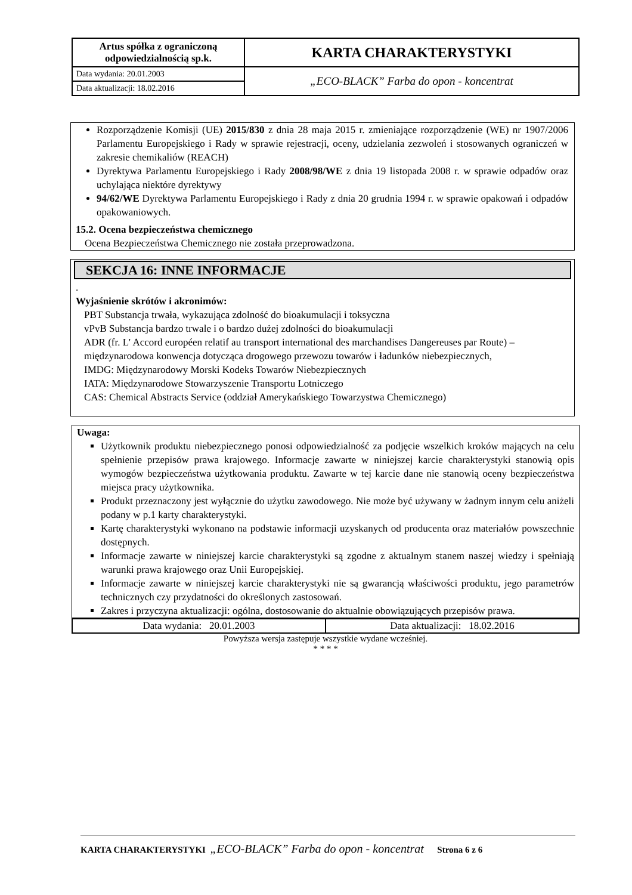| Artus spółka z ograniczoną odpowiedzialnością sp.k. | KARTA CHARAKTERYSTYKI |
| Data wydania: 20.01.2003 | „ECO-BLACK” Farba do opon - koncentrat |
| Data aktualizacji: 18.02.2016 | |
Rozporządzenie Komisji (UE) 2015/830 z dnia 28 maja 2015 r. zmieniające rozporządzenie (WE) nr 1907/2006 Parlamentu Europejskiego i Rady w sprawie rejestracji, oceny, udzielania zezwoleń i stosowanych ograniczeń w zakresie chemikaliów (REACH)
Dyrektywa Parlamentu Europejskiego i Rady 2008/98/WE z dnia 19 listopada 2008 r. w sprawie odpadów oraz uchylająca niektóre dyrektywy
94/62/WE Dyrektywa Parlamentu Europejskiego i Rady z dnia 20 grudnia 1994 r. w sprawie opakowań i odpadów opakowaniowych.
15.2. Ocena bezpieczeństwa chemicznego
Ocena Bezpieczeństwa Chemicznego nie została przeprowadzona.
SEKCJA 16: INNE INFORMACJE
.
Wyjaśnienie skrótów i akronimów:
PBT Substancja trwała, wykazująca zdolność do bioakumulacji i toksyczna
vPvB Substancja bardzo trwale i o bardzo dużej zdolności do bioakumulacji
ADR (fr. L' Accord européen relatif au transport international des marchandises Dangereuses par Route) – międzynarodowa konwencja dotycząca drogowego przewozu towarów i ładunków niebezpiecznych,
IMDG: Międzynarodowy Morski Kodeks Towarów Niebezpiecznych
IATA: Międzynarodowe Stowarzyszenie Transportu Lotniczego
CAS: Chemical Abstracts Service (oddział Amerykańskiego Towarzystwa Chemicznego)
Uwaga:
Użytkownik produktu niebezpiecznego ponosi odpowiedzialność za podjęcie wszelkich kroków mających na celu spełnienie przepisów prawa krajowego. Informacje zawarte w niniejszej karcie charakterystyki stanowią opis wymogów bezpieczeństwa użytkowania produktu. Zawarte w tej karcie dane nie stanowią oceny bezpieczeństwa miejsca pracy użytkownika.
Produkt przeznaczony jest wyłącznie do użytku zawodowego. Nie może być używany w żadnym innym celu aniżeli podany w p.1 karty charakterystyki.
Kartę charakterystyki wykonano na podstawie informacji uzyskanych od producenta oraz materiałów powszechnie dostępnych.
Informacje zawarte w niniejszej karcie charakterystyki są zgodne z aktualnym stanem naszej wiedzy i spełniają warunki prawa krajowego oraz Unii Europejskiej.
Informacje zawarte w niniejszej karcie charakterystyki nie są gwarancją właściwości produktu, jego parametrów technicznych czy przydatności do określonych zastosowań.
Zakres i przyczyna aktualizacji: ogólna, dostosowanie do aktualnie obowiązujących przepisów prawa.
| Data wydania: 20.01.2003 | Data aktualizacji: 18.02.2016 |
Powyższa wersja zastępuje wszystkie wydane wcześniej.
* * * *
KARTA CHARAKTERYSTYKI „ECO-BLACK” Farba do opon - koncentrat Strona 6 z 6